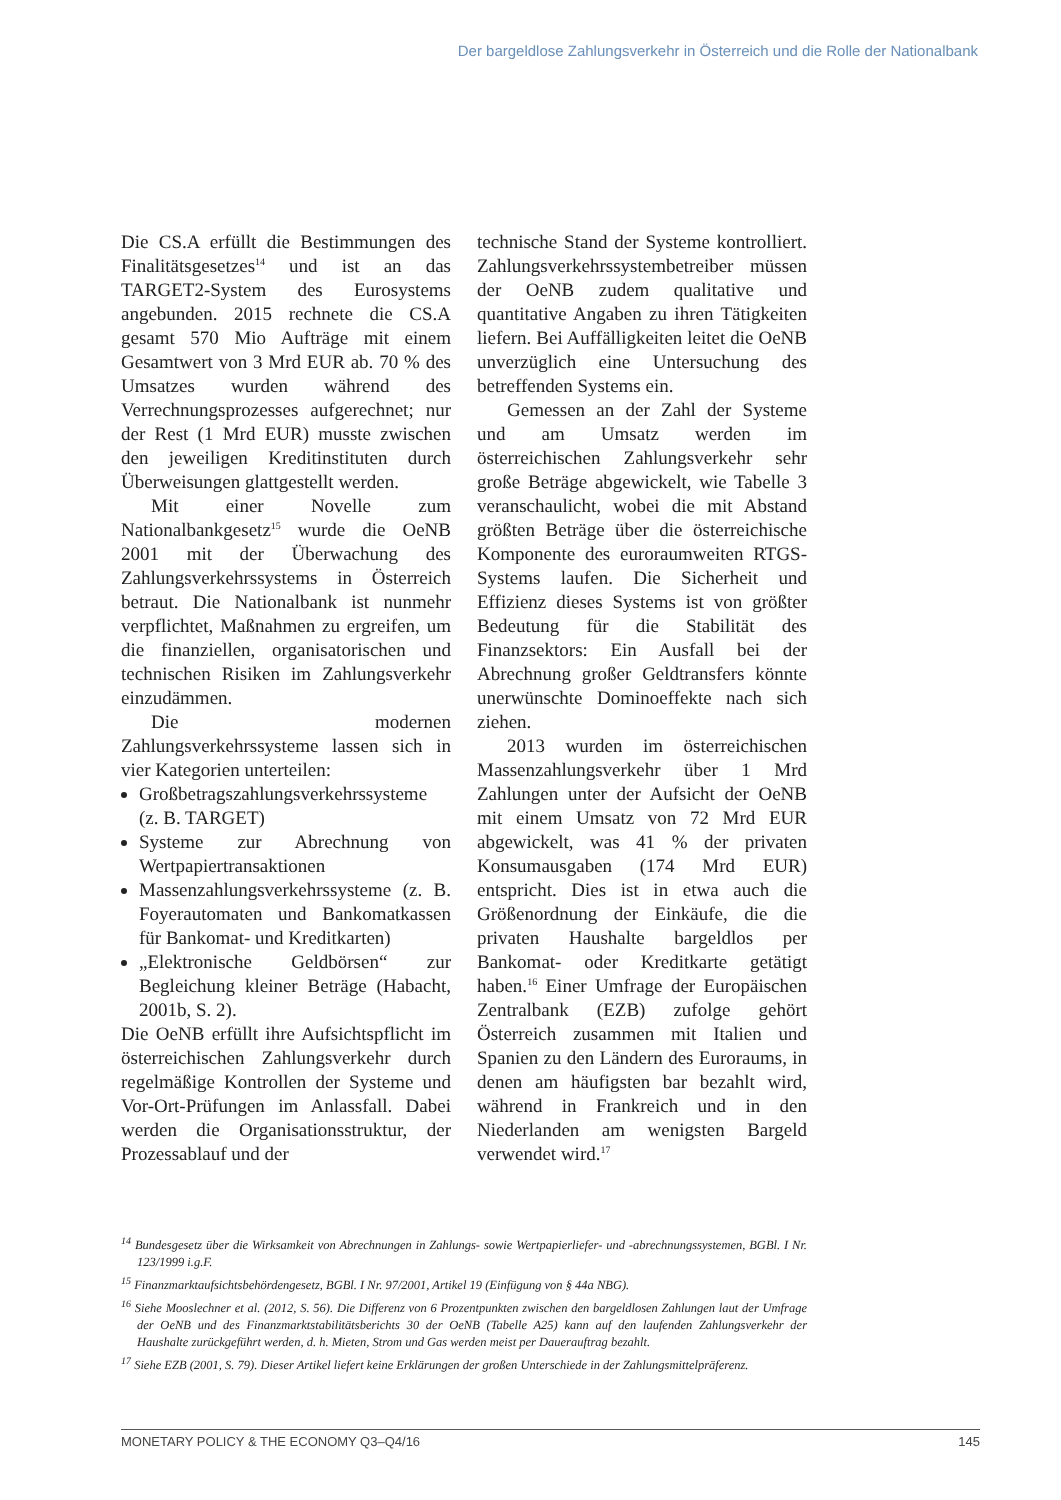Der bargeldlose Zahlungsverkehr in Österreich und die Rolle der Nationalbank
Die CS.A erfüllt die Bestimmungen des Finalitätsgesetzes<sup>14</sup> und ist an das TARGET2-System des Eurosystems angebunden. 2015 rechnete die CS.A gesamt 570 Mio Aufträge mit einem Gesamtwert von 3 Mrd EUR ab. 70 % des Umsatzes wurden während des Verrechnungsprozesses aufgerechnet; nur der Rest (1 Mrd EUR) musste zwischen den jeweiligen Kreditinstituten durch Überweisungen glattgestellt werden.
Mit einer Novelle zum Nationalbankgesetz<sup>15</sup> wurde die OeNB 2001 mit der Überwachung des Zahlungsverkehrssystems in Österreich betraut. Die Nationalbank ist nunmehr verpflichtet, Maßnahmen zu ergreifen, um die finanziellen, organisatorischen und technischen Risiken im Zahlungsverkehr einzudämmen.
Die modernen Zahlungsverkehrssysteme lassen sich in vier Kategorien unterteilen:
Großbetragszahlungsverkehrssysteme (z. B. TARGET)
Systeme zur Abrechnung von Wertpapiertransaktionen
Massenzahlungsverkehrssysteme (z. B. Foyerautomaten und Bankomatkassen für Bankomat- und Kreditkarten)
„Elektronische Geldbörsen“ zur Begleichung kleiner Beträge (Habacht, 2001b, S. 2).
Die OeNB erfüllt ihre Aufsichtspflicht im österreichischen Zahlungsverkehr durch regelmäßige Kontrollen der Systeme und Vor-Ort-Prüfungen im Anlassfall. Dabei werden die Organisationsstruktur, der Prozessablauf und der
technische Stand der Systeme kontrolliert. Zahlungsverkehrssystembetreiber müssen der OeNB zudem qualitative und quantitative Angaben zu ihren Tätigkeiten liefern. Bei Auffälligkeiten leitet die OeNB unverzüglich eine Untersuchung des betreffenden Systems ein.
Gemessen an der Zahl der Systeme und am Umsatz werden im österreichischen Zahlungsverkehr sehr große Beträge abgewickelt, wie Tabelle 3 veranschaulicht, wobei die mit Abstand größten Beträge über die österreichische Komponente des euroraumweiten RTGS-Systems laufen. Die Sicherheit und Effizienz dieses Systems ist von größter Bedeutung für die Stabilität des Finanzsektors: Ein Ausfall bei der Abrechnung großer Geldtransfers könnte unerwünschte Dominoeffekte nach sich ziehen.
2013 wurden im österreichischen Massenzahlungsverkehr über 1 Mrd Zahlungen unter der Aufsicht der OeNB mit einem Umsatz von 72 Mrd EUR abgewickelt, was 41 % der privaten Konsumausgaben (174 Mrd EUR) entspricht. Dies ist in etwa auch die Größenordnung der Einkäufe, die die privaten Haushalte bargeldlos per Bankomat- oder Kreditkarte getätigt haben.<sup>16</sup> Einer Umfrage der Europäischen Zentralbank (EZB) zufolge gehört Österreich zusammen mit Italien und Spanien zu den Ländern des Euroraums, in denen am häufigsten bar bezahlt wird, während in Frankreich und in den Niederlanden am wenigsten Bargeld verwendet wird.<sup>17</sup>
<sup>14</sup> Bundesgesetz über die Wirksamkeit von Abrechnungen in Zahlungs- sowie Wertpapierliefer- und -abrechnungssystemen, BGBl. I Nr. 123/1999 i.g.F.
<sup>15</sup> Finanzmarktaufsichtsbehördengesetz, BGBl. I Nr. 97/2001, Artikel 19 (Einfügung von § 44a NBG).
<sup>16</sup> Siehe Mooslechner et al. (2012, S. 56). Die Differenz von 6 Prozentpunkten zwischen den bargeldlosen Zahlungen laut der Umfrage der OeNB und des Finanzmarktstabilitätsberichts 30 der OeNB (Tabelle A25) kann auf den laufenden Zahlungsverkehr der Haushalte zurückgeführt werden, d. h. Mieten, Strom und Gas werden meist per Dauerauftrag bezahlt.
<sup>17</sup> Siehe EZB (2001, S. 79). Dieser Artikel liefert keine Erklärungen der großen Unterschiede in der Zahlungsmittelpräferenz.
MONETARY POLICY & THE ECONOMY Q3–Q4/16 145